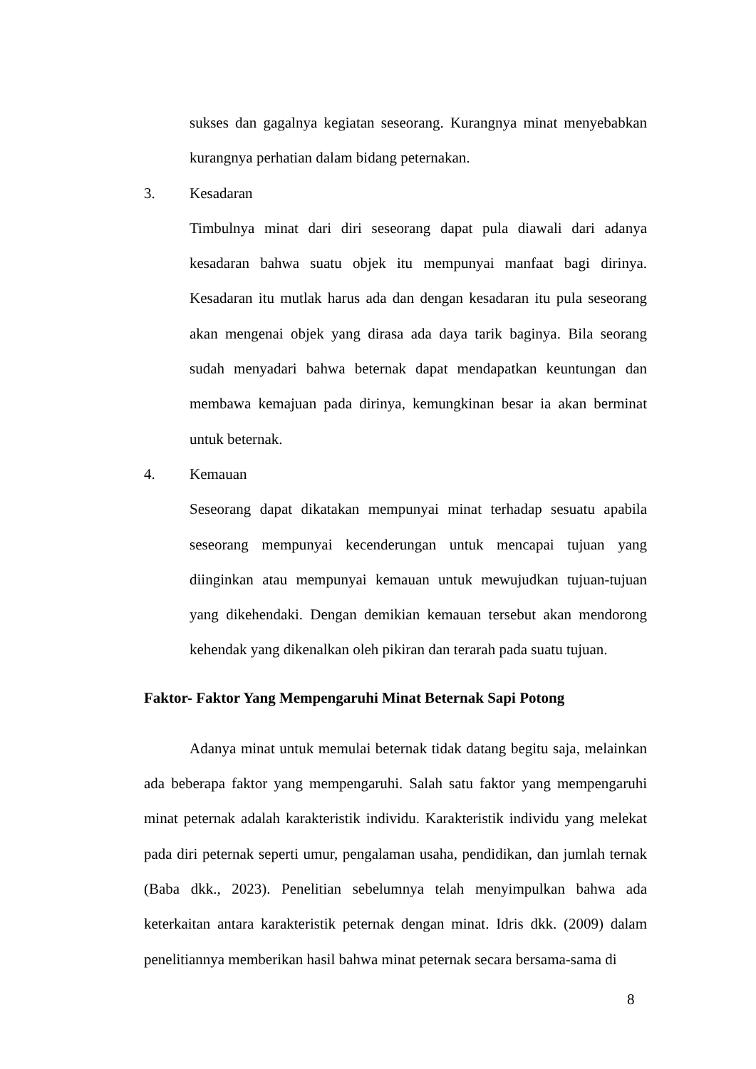sukses dan gagalnya kegiatan seseorang. Kurangnya minat menyebabkan kurangnya perhatian dalam bidang peternakan.
3. Kesadaran
Timbulnya minat dari diri seseorang dapat pula diawali dari adanya kesadaran bahwa suatu objek itu mempunyai manfaat bagi dirinya. Kesadaran itu mutlak harus ada dan dengan kesadaran itu pula seseorang akan mengenai objek yang dirasa ada daya tarik baginya. Bila seorang sudah menyadari bahwa beternak dapat mendapatkan keuntungan dan membawa kemajuan pada dirinya, kemungkinan besar ia akan berminat untuk beternak.
4. Kemauan
Seseorang dapat dikatakan mempunyai minat terhadap sesuatu apabila seseorang mempunyai kecenderungan untuk mencapai tujuan yang diinginkan atau mempunyai kemauan untuk mewujudkan tujuan-tujuan yang dikehendaki. Dengan demikian kemauan tersebut akan mendorong kehendak yang dikenalkan oleh pikiran dan terarah pada suatu tujuan.
Faktor- Faktor Yang Mempengaruhi Minat Beternak Sapi Potong
Adanya minat untuk memulai beternak tidak datang begitu saja, melainkan ada beberapa faktor yang mempengaruhi. Salah satu faktor yang mempengaruhi minat peternak adalah karakteristik individu. Karakteristik individu yang melekat pada diri peternak seperti umur, pengalaman usaha, pendidikan, dan jumlah ternak (Baba dkk., 2023). Penelitian sebelumnya telah menyimpulkan bahwa ada keterkaitan antara karakteristik peternak dengan minat. Idris dkk. (2009) dalam penelitiannya memberikan hasil bahwa minat peternak secara bersama-sama di
8